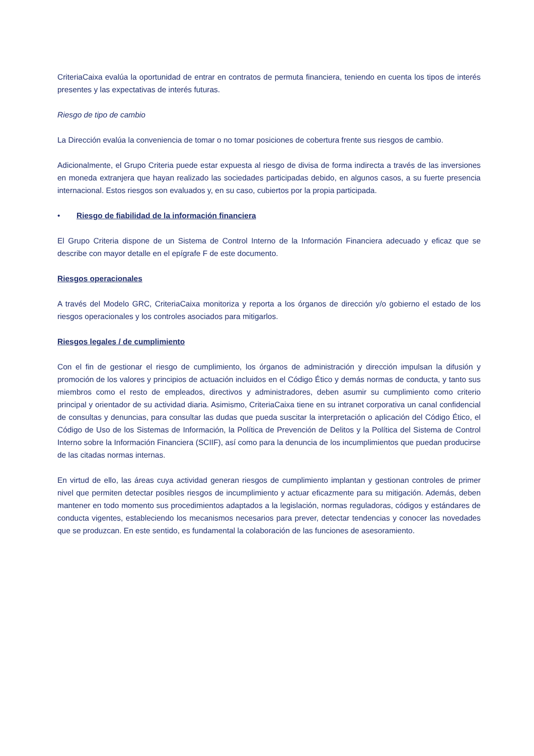CriteriaCaixa evalúa la oportunidad de entrar en contratos de permuta financiera, teniendo en cuenta los tipos de interés presentes y las expectativas de interés futuras.
Riesgo de tipo de cambio
La Dirección evalúa la conveniencia de tomar o no tomar posiciones de cobertura frente sus riesgos de cambio.
Adicionalmente, el Grupo Criteria puede estar expuesta al riesgo de divisa de forma indirecta a través de las inversiones en moneda extranjera que hayan realizado las sociedades participadas debido, en algunos casos, a su fuerte presencia internacional. Estos riesgos son evaluados y, en su caso, cubiertos por la propia participada.
• Riesgo de fiabilidad de la información financiera
El Grupo Criteria dispone de un Sistema de Control Interno de la Información Financiera adecuado y eficaz que se describe con mayor detalle en el epígrafe F de este documento.
Riesgos operacionales
A través del Modelo GRC, CriteriaCaixa monitoriza y reporta a los órganos de dirección y/o gobierno el estado de los riesgos operacionales y los controles asociados para mitigarlos.
Riesgos legales / de cumplimiento
Con el fin de gestionar el riesgo de cumplimiento, los órganos de administración y dirección impulsan la difusión y promoción de los valores y principios de actuación incluidos en el Código Ético y demás normas de conducta, y tanto sus miembros como el resto de empleados, directivos y administradores, deben asumir su cumplimiento como criterio principal y orientador de su actividad diaria. Asimismo, CriteriaCaixa tiene en su intranet corporativa un canal confidencial de consultas y denuncias, para consultar las dudas que pueda suscitar la interpretación o aplicación del Código Ético, el Código de Uso de los Sistemas de Información, la Política de Prevención de Delitos y la Política del Sistema de Control Interno sobre la Información Financiera (SCIIF), así como para la denuncia de los incumplimientos que puedan producirse de las citadas normas internas.
En virtud de ello, las áreas cuya actividad generan riesgos de cumplimiento implantan y gestionan controles de primer nivel que permiten detectar posibles riesgos de incumplimiento y actuar eficazmente para su mitigación. Además, deben mantener en todo momento sus procedimientos adaptados a la legislación, normas reguladoras, códigos y estándares de conducta vigentes, estableciendo los mecanismos necesarios para prever, detectar tendencias y conocer las novedades que se produzcan. En este sentido, es fundamental la colaboración de las funciones de asesoramiento.